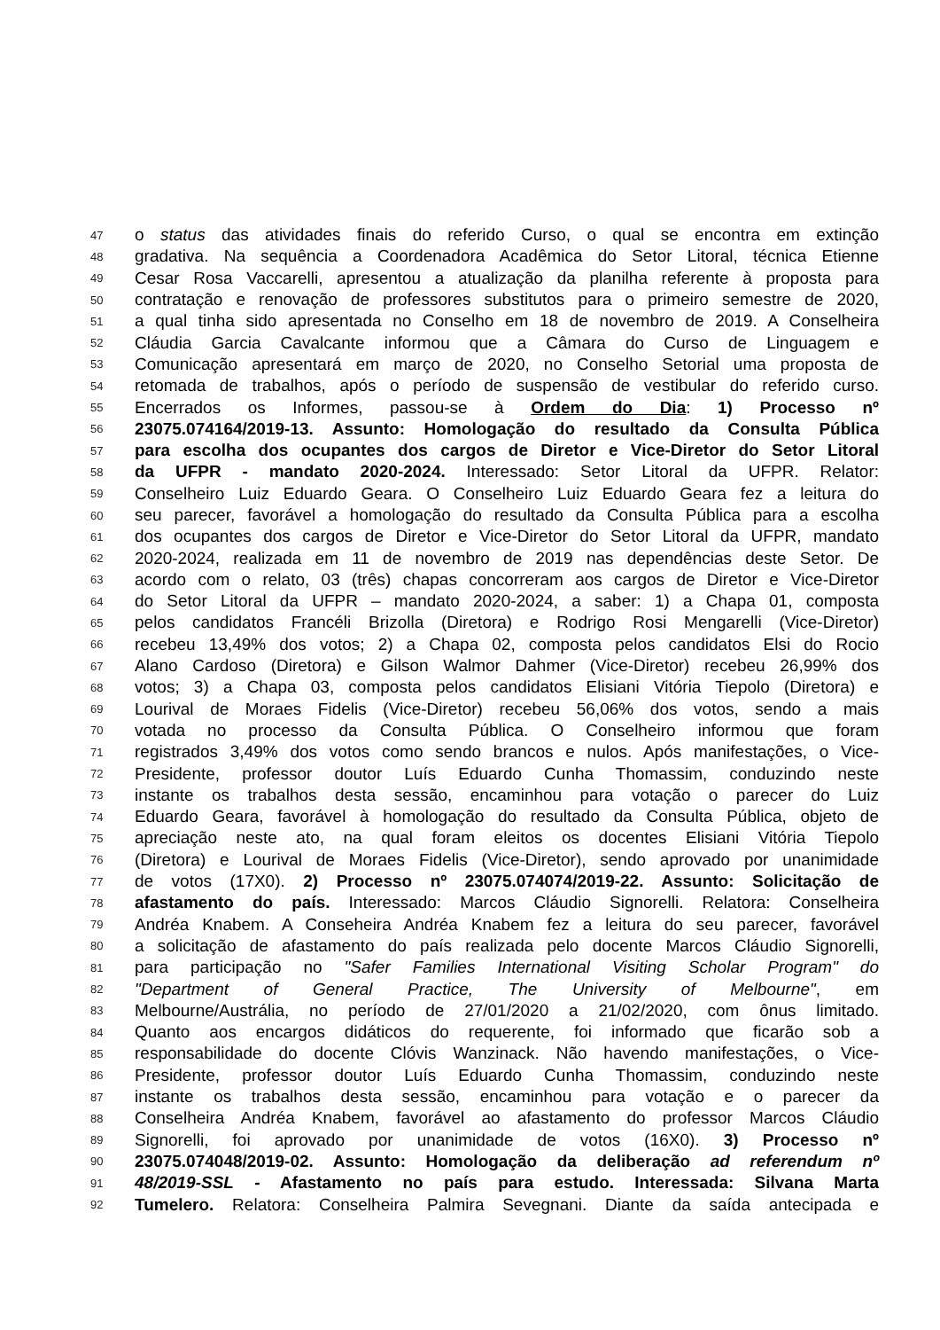47 o status das atividades finais do referido Curso, o qual se encontra em extinção
48 gradativa. Na sequência a Coordenadora Acadêmica do Setor Litoral, técnica Etienne
49 Cesar Rosa Vaccarelli, apresentou a atualização da planilha referente à proposta para
50 contratação e renovação de professores substitutos para o primeiro semestre de 2020,
51 a qual tinha sido apresentada no Conselho em 18 de novembro de 2019. A Conselheira
52 Cláudia Garcia Cavalcante informou que a Câmara do Curso de Linguagem e
53 Comunicação apresentará em março de 2020, no Conselho Setorial uma proposta de
54 retomada de trabalhos, após o período de suspensão de vestibular do referido curso.
55 Encerrados os Informes, passou-se à Ordem do Dia: 1) Processo nº
56 23075.074164/2019-13. Assunto: Homologação do resultado da Consulta Pública
57 para escolha dos ocupantes dos cargos de Diretor e Vice-Diretor do Setor Litoral
58 da UFPR - mandato 2020-2024. Interessado: Setor Litoral da UFPR. Relator:
59 Conselheiro Luiz Eduardo Geara. O Conselheiro Luiz Eduardo Geara fez a leitura do
60 seu parecer, favorável a homologação do resultado da Consulta Pública para a escolha
61 dos ocupantes dos cargos de Diretor e Vice-Diretor do Setor Litoral da UFPR, mandato
62 2020-2024, realizada em 11 de novembro de 2019 nas dependências deste Setor. De
63 acordo com o relato, 03 (três) chapas concorreram aos cargos de Diretor e Vice-Diretor
64 do Setor Litoral da UFPR – mandato 2020-2024, a saber: 1) a Chapa 01, composta
65 pelos candidatos Francéli Brizolla (Diretora) e Rodrigo Rosi Mengarelli (Vice-Diretor)
66 recebeu 13,49% dos votos; 2) a Chapa 02, composta pelos candidatos Elsi do Rocio
67 Alano Cardoso (Diretora) e Gilson Walmor Dahmer (Vice-Diretor) recebeu 26,99% dos
68 votos; 3) a Chapa 03, composta pelos candidatos Elisiani Vitória Tiepolo (Diretora) e
69 Lourival de Moraes Fidelis (Vice-Diretor) recebeu 56,06% dos votos, sendo a mais
70 votada no processo da Consulta Pública. O Conselheiro informou que foram
71 registrados 3,49% dos votos como sendo brancos e nulos. Após manifestações, o Vice-
72 Presidente, professor doutor Luís Eduardo Cunha Thomassim, conduzindo neste
73 instante os trabalhos desta sessão, encaminhou para votação o parecer do Luiz
74 Eduardo Geara, favorável à homologação do resultado da Consulta Pública, objeto de
75 apreciação neste ato, na qual foram eleitos os docentes Elisiani Vitória Tiepolo
76 (Diretora) e Lourival de Moraes Fidelis (Vice-Diretor), sendo aprovado por unanimidade
77 de votos (17X0). 2) Processo nº 23075.074074/2019-22. Assunto: Solicitação de
78 afastamento do país. Interessado: Marcos Cláudio Signorelli. Relatora: Conselheira
79 Andréa Knabem. A Conseheira Andréa Knabem fez a leitura do seu parecer, favorável
80 a solicitação de afastamento do país realizada pelo docente Marcos Cláudio Signorelli,
81 para participação no "Safer Families International Visiting Scholar Program" do
82 "Department of General Practice, The University of Melbourne", em
83 Melbourne/Austrália, no período de 27/01/2020 a 21/02/2020, com ônus limitado.
84 Quanto aos encargos didáticos do requerente, foi informado que ficarão sob a
85 responsabilidade do docente Clóvis Wanzinack. Não havendo manifestações, o Vice-
86 Presidente, professor doutor Luís Eduardo Cunha Thomassim, conduzindo neste
87 instante os trabalhos desta sessão, encaminhou para votação e o parecer da
88 Conselheira Andréa Knabem, favorável ao afastamento do professor Marcos Cláudio
89 Signorelli, foi aprovado por unanimidade de votos (16X0). 3) Processo nº
90 23075.074048/2019-02. Assunto: Homologação da deliberação ad referendum nº
91 48/2019-SSL - Afastamento no país para estudo. Interessada: Silvana Marta
92 Tumelero. Relatora: Conselheira Palmira Sevegnani. Diante da saída antecipada e